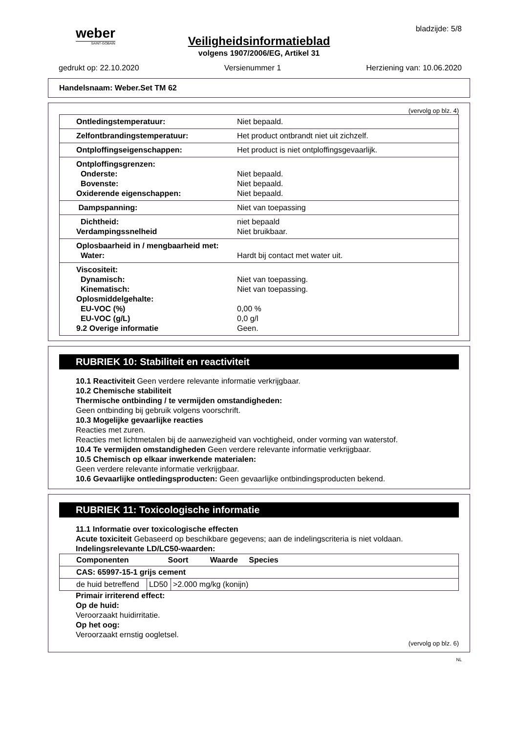weber
SAINT-GOBAIN
bladzijde: 5/8
Veiligheidsinformatieblad
volgens 1907/2006/EG, Artikel 31
gedrukt op: 22.10.2020 Versienummer 1 Herziening van: 10.06.2020
Handelsnaam: Weber.Set TM 62
(vervolg op blz. 4)
| Ontledingstemperatuur: | Niet bepaald. |
| Zelfontbrandingstemperatuur: | Het product ontbrandt niet uit zichzelf. |
| Ontploffingseigenschappen: | Het product is niet ontploffingsgevaarlijk. |
| Ontploffingsgrenzen: Onderste: Bovenste: Oxiderende eigenschappen: | Niet bepaald. Niet bepaald. Niet bepaald. |
| Dampspanning: | Niet van toepassing |
| Dichtheid: Verdampingssnelheid | niet bepaald Niet bruikbaar. |
| Oplosbaarheid in / mengbaarheid met: Water: | Hardt bij contact met water uit. |
| Viscositeit: Dynamisch: Kinematisch: Oplosmiddelgehalte: EU-VOC (%) EU-VOC (g/L) 9.2 Overige informatie | Niet van toepassing. Niet van toepassing. 0,00 % 0,0 g/l Geen. |
RUBRIEK 10: Stabiliteit en reactiviteit
10.1 Reactiviteit Geen verdere relevante informatie verkrijgbaar.
10.2 Chemische stabiliteit
Thermische ontbinding / te vermijden omstandigheden:
Geen ontbinding bij gebruik volgens voorschrift.
10.3 Mogelijke gevaarlijke reacties
Reacties met zuren.
Reacties met lichtmetalen bij de aanwezigheid van vochtigheid, onder vorming van waterstof.
10.4 Te vermijden omstandigheden Geen verdere relevante informatie verkrijgbaar.
10.5 Chemisch op elkaar inwerkende materialen:
Geen verdere relevante informatie verkrijgbaar.
10.6 Gevaarlijke ontledingsproducten: Geen gevaarlijke ontbindingsproducten bekend.
RUBRIEK 11: Toxicologische informatie
11.1 Informatie over toxicologische effecten
Acute toxiciteit Gebaseerd op beschikbare gegevens; aan de indelingscriteria is niet voldaan.
Indelingsrelevante LD/LC50-waarden:
| Componenten Soort Waarde Species | | |
| --- | --- | --- |
| CAS: 65997-15-1 grijs cement | | |
| de huid betreffend | LD50 | >2.000 mg/kg (konijn) |
Primair irriterend effect:
Op de huid:
Veroorzaakt huidirritatie.
Op het oog:
Veroorzaakt ernstig oogletsel.
(vervolg op blz. 6)
NL